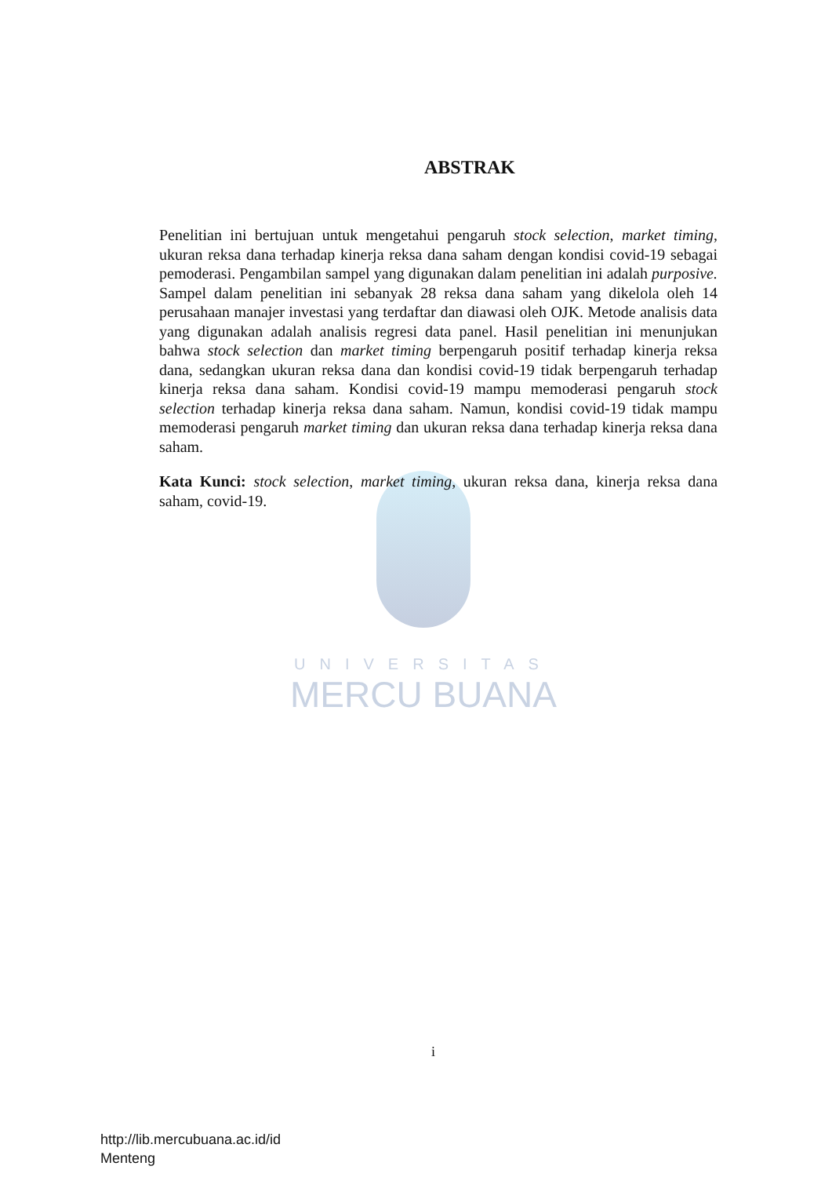UNIVERSITAS
MERCU BUANA
ABSTRAK
Penelitian ini bertujuan untuk mengetahui pengaruh stock selection, market timing, ukuran reksa dana terhadap kinerja reksa dana saham dengan kondisi covid-19 sebagai pemoderasi. Pengambilan sampel yang digunakan dalam penelitian ini adalah purposive. Sampel dalam penelitian ini sebanyak 28 reksa dana saham yang dikelola oleh 14 perusahaan manajer investasi yang terdaftar dan diawasi oleh OJK. Metode analisis data yang digunakan adalah analisis regresi data panel. Hasil penelitian ini menunjukan bahwa stock selection dan market timing berpengaruh positif terhadap kinerja reksa dana, sedangkan ukuran reksa dana dan kondisi covid-19 tidak berpengaruh terhadap kinerja reksa dana saham. Kondisi covid-19 mampu memoderasi pengaruh stock selection terhadap kinerja reksa dana saham. Namun, kondisi covid-19 tidak mampu memoderasi pengaruh market timing dan ukuran reksa dana terhadap kinerja reksa dana saham.
Kata Kunci: stock selection, market timing, ukuran reksa dana, kinerja reksa dana saham, covid-19.
i
http://lib.mercubuana.ac.id/id
Menteng